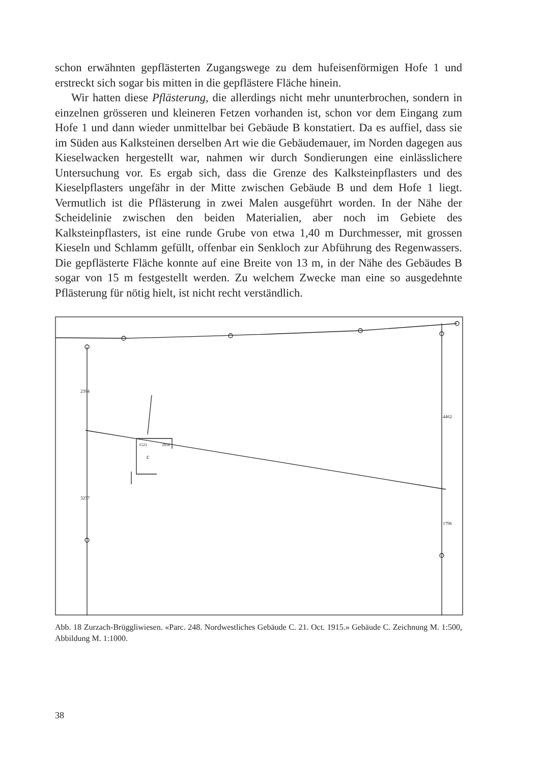schon erwähnten gepflästerten Zugangswege zu dem hufeisenförmigen Hofe 1 und erstreckt sich sogar bis mitten in die gepflästere Fläche hinein.
Wir hatten diese Pflästerung, die allerdings nicht mehr ununterbrochen, sondern in einzelnen grösseren und kleineren Fetzen vorhanden ist, schon vor dem Eingang zum Hofe 1 und dann wieder unmittelbar bei Gebäude B konstatiert. Da es auffiel, dass sie im Süden aus Kalksteinen derselben Art wie die Gebäudemauer, im Norden dagegen aus Kieselwacken hergestellt war, nahmen wir durch Sondierungen eine einlässlichere Untersuchung vor. Es ergab sich, dass die Grenze des Kalksteinpflasters und des Kieselpflasters ungefähr in der Mitte zwischen Gebäude B und dem Hofe 1 liegt. Vermutlich ist die Pflästerung in zwei Malen ausgeführt worden. In der Nähe der Scheidelinie zwischen den beiden Materialien, aber noch im Gebiete des Kalksteinpflasters, ist eine runde Grube von etwa 1,40 m Durchmesser, mit grossen Kieseln und Schlamm gefüllt, offenbar ein Senkloch zur Abführung des Regenwassers. Die gepflästerte Fläche konnte auf eine Breite von 13 m, in der Nähe des Gebäudes B sogar von 15 m festgestellt werden. Zu welchem Zwecke man eine so ausgedehnte Pflästerung für nötig hielt, ist nicht recht verständlich.
c
2394
3257
4462
1796
1523
2858
Abb. 18 Zurzach-Brüggliwiesen. «Parc. 248. Nordwestliches Gebäude C. 21. Oct. 1915.» Gebäude C. Zeichnung M. 1:500, Abbildung M. 1:1000.
38